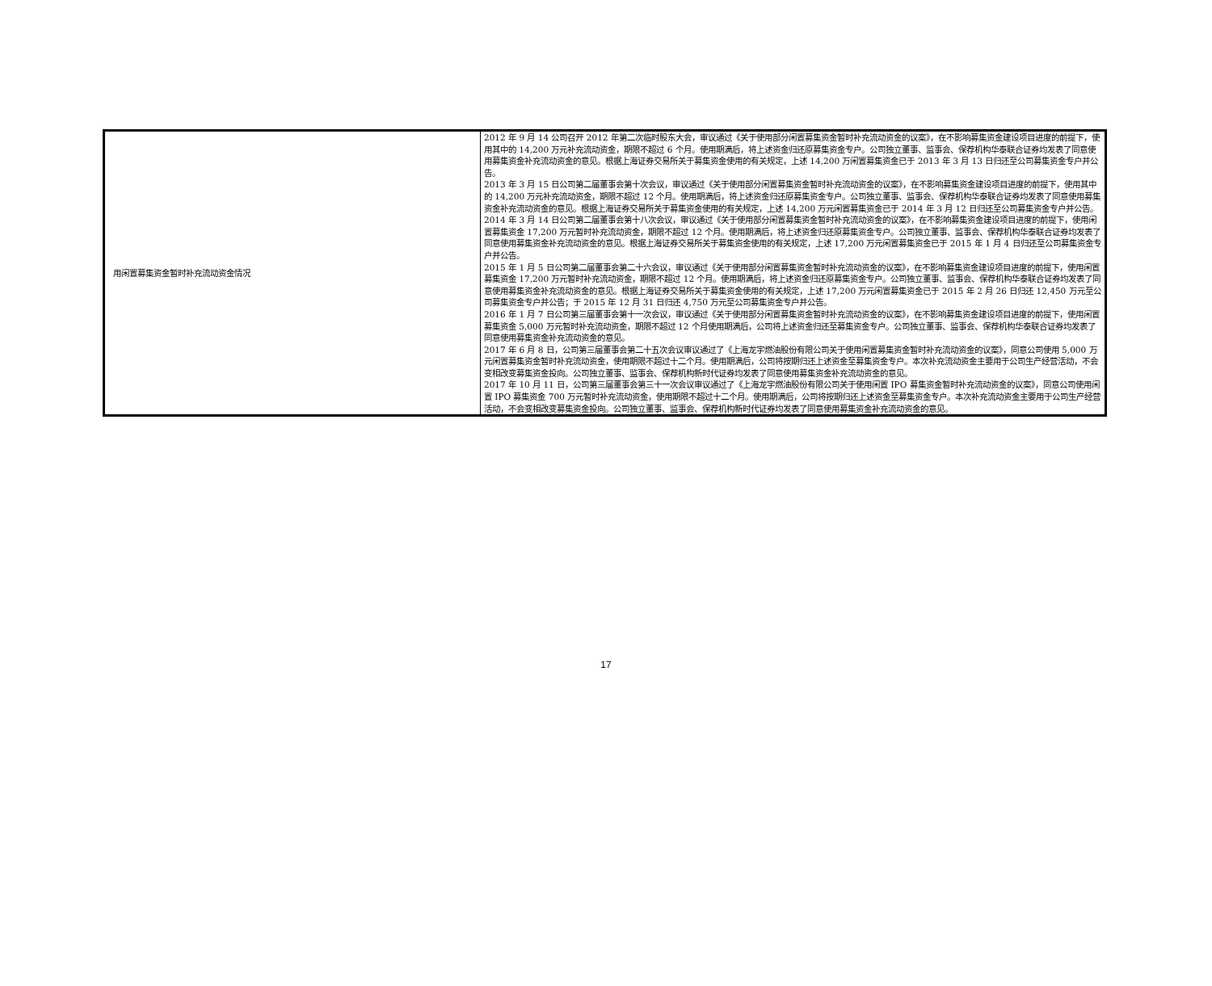| 用闲置募集资金暂时补充流动资金情况 | 2012 年 9 月 14 公司召开 2012 年第二次临时股东大会，审议通过《关于使用部分闲置募集资金暂时补充流动资金的议案》，在不影响募集资金建设项目进度的前提下，使用其中的 14,200 万元补充流动资金，期限不超过 6 个月。使用期满后，将上述资金归还原募集资金专户。公司独立董事、监事会、保荐机构华泰联合证券均发表了同意使用募集资金补充流动资金的意见。根据上海证券交易所关于募集资金使用的有关规定，上述 14,200 万闲置募集资金已于 2013 年 3 月 13 日归还至公司募集资金专户并公告。 2013 年 3 月 15 日公司第二届董事会第十次会议，审议通过《关于使用部分闲置募集资金暂时补充流动资金的议案》，在不影响募集资金建设项目进度的前提下，使用其中的 14,200 万元补充流动资金，期限不超过 12 个月。使用期满后，将上述资金归还原募集资金专户。公司独立董事、监事会、保荐机构华泰联合证券均发表了同意使用募集资金补充流动资金的意见。根据上海证券交易所关于募集资金使用的有关规定，上述 14,200 万元闲置募集资金已于 2014 年 3 月 12 日归还至公司募集资金专户并公告。 2014 年 3 月 14 日公司第二届董事会第十八次会议，审议通过《关于使用部分闲置募集资金暂时补充流动资金的议案》，在不影响募集资金建设项目进度的前提下，使用闲置募集资金 17,200 万元暂时补充流动资金，期限不超过 12 个月。使用期满后，将上述资金归还原募集资金专户。公司独立董事、监事会、保荐机构华泰联合证券均发表了同意使用募集资金补充流动资金的意见。根据上海证券交易所关于募集资金使用的有关规定，上述 17,200 万元闲置募集资金已于 2015 年 1 月 4 日归还至公司募集资金专户并公告。 2015 年 1 月 5 日公司第二届董事会第二十六会议，审议通过《关于使用部分闲置募集资金暂时补充流动资金的议案》，在不影响募集资金建设项目进度的前提下，使用闲置募集资金 17,200 万元暂时补充流动资金，期限不超过 12 个月。使用期满后，将上述资金归还原募集资金专户。公司独立董事、监事会、保荐机构华泰联合证券均发表了同意使用募集资金补充流动资金的意见。根据上海证券交易所关于募集资金使用的有关规定，上述 17,200 万元闲置募集资金已于 2015 年 2 月 26 日归还 12,450 万元至公司募集资金专户并公告；于 2015 年 12 月 31 日归还 4,750 万元至公司募集资金专户并公告。 2016 年 1 月 7 日公司第三届董事会第十一次会议，审议通过《关于使用部分闲置募集资金暂时补充流动资金的议案》，在不影响募集资金建设项目进度的前提下，使用闲置募集资金 5,000 万元暂时补充流动资金，期限不超过 12 个月使用期满后，公司将上述资金归还至募集资金专户。公司独立董事、监事会、保荐机构华泰联合证券均发表了同意使用募集资金补充流动资金的意见。 2017 年 6 月 8 日，公司第三届董事会第二十五次会议审议通过了《上海龙宇燃油股份有限公司关于使用闲置募集资金暂时补充流动资金的议案》，同意公司使用 5,000 万元闲置募集资金暂时补充流动资金，使用期限不超过十二个月。使用期满后，公司将按期归还上述资金至募集资金专户。本次补充流动资金主要用于公司生产经营活动，不会变相改变募集资金投向。公司独立董事、监事会、保荐机构新时代证券均发表了同意使用募集资金补充流动资金的意见。 2017 年 10 月 11 日，公司第三届董事会第三十一次会议审议通过了《上海龙宇燃油股份有限公司关于使用闲置 IPO 募集资金暂时补充流动资金的议案》，同意公司使用闲置 IPO 募集资金 700 万元暂时补充流动资金，使用期限不超过十二个月。使用期满后，公司将按期归还上述资金至募集资金专户。本次补充流动资金主要用于公司生产经营活动，不会变相改变募集资金投向。公司独立董事、监事会、保荐机构新时代证券均发表了同意使用募集资金补充流动资金的意见。 |
17